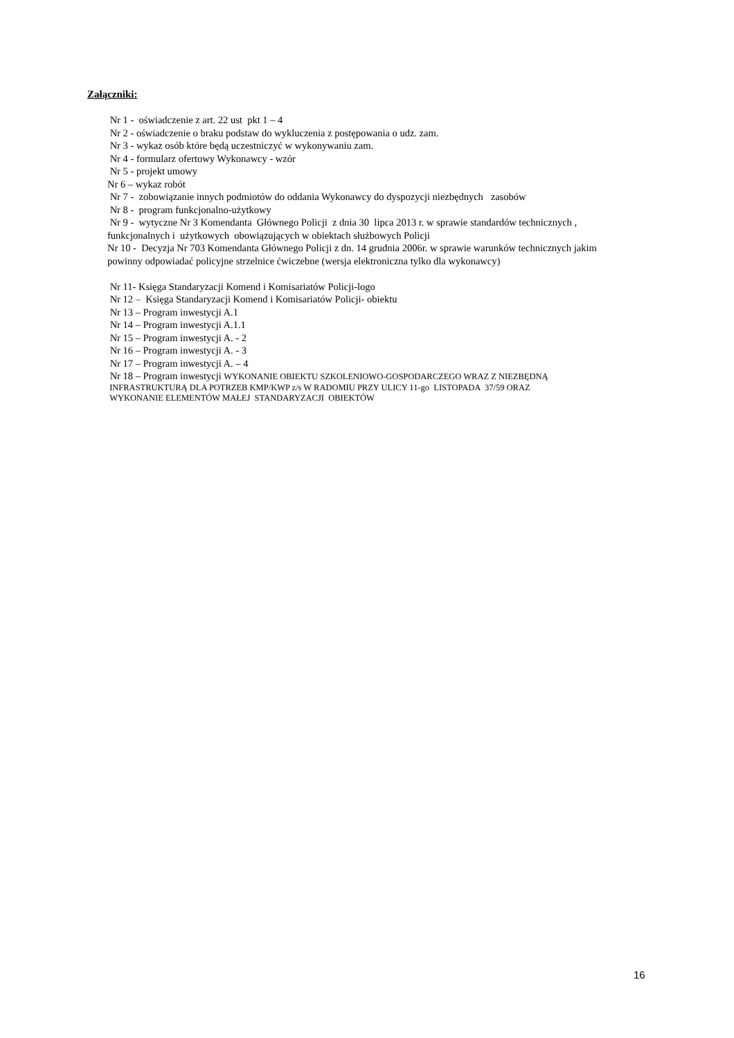Załączniki:
Nr 1 - oświadczenie z art. 22 ust pkt 1 – 4
Nr 2 - oświadczenie o braku podstaw do wykluczenia z postępowania o udz. zam.
Nr 3 - wykaz osób które będą uczestniczyć w wykonywaniu zam.
Nr 4 - formularz ofertowy Wykonawcy - wzór
Nr 5 - projekt umowy
Nr 6 – wykaz robót
Nr 7 - zobowiązanie innych podmiotów do oddania Wykonawcy do dyspozycji niezbędnych zasobów
Nr 8 - program funkcjonalno-użytkowy
Nr 9 - wytyczne Nr 3 Komendanta Głównego Policji z dnia 30 lipca 2013 r. w sprawie standardów technicznych , funkcjonalnych i użytkowych obowiązujących w obiektach służbowych Policji
Nr 10 - Decyzja Nr 703 Komendanta Głównego Policji z dn. 14 grudnia 2006r. w sprawie warunków technicznych jakim powinny odpowiadać policyjne strzelnice ćwiczebne (wersja elektroniczna tylko dla wykonawcy)
Nr 11- Księga Standaryzacji Komend i Komisariatów Policji-logo
Nr 12 – Księga Standaryzacji Komend i Komisariatów Policji- obiektu
Nr 13 – Program inwestycji A.1
Nr 14 – Program inwestycji A.1.1
Nr 15 – Program inwestycji A. - 2
Nr 16 – Program inwestycji A. - 3
Nr 17 – Program inwestycji A. – 4
Nr 18 – Program inwestycji WYKONANIE OBIEKTU SZKOLENIOWO-GOSPODARCZEGO WRAZ Z NIEZBĘDNĄ
INFRASTRUKTURĄ DLA POTRZEB KMP/KWP z/s W RADOMIU PRZY ULICY 11-go LISTOPADA 37/59 ORAZ
WYKONANIE ELEMENTÓW MAŁEJ STANDARYZACJI OBIEKTÓW
16